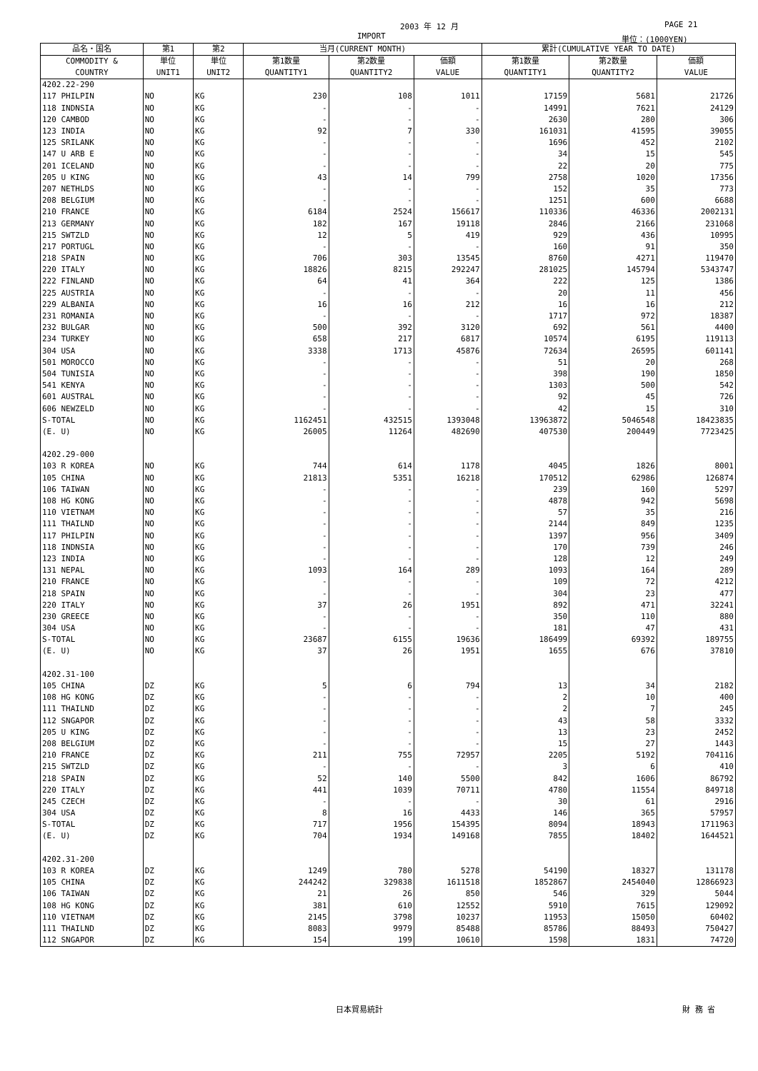2003 年 12 月 PAGE 21
IMPORT 単位：(1000YEN)
| 品名・国名 | 第1 | 第2 | 当月(CURRENT MONTH) | | | 累計(CUMULATIVE YEAR TO DATE) | | |
| --- | --- | --- | --- | --- | --- | --- | --- | --- |
| COMMODITY & COUNTRY | 単位 UNIT1 | 単位 UNIT2 | 第1数量 QUANTITY1 | 第2数量 QUANTITY2 | 価額 VALUE | 第1数量 QUANTITY1 | 第2数量 QUANTITY2 | 価額 VALUE |
| 4202.22-290 | | | | | | | | |
| 117 PHILPIN | NO | KG | 230 | 108 | 1011 | 17159 | 5681 | 21726 |
| 118 INDNSIA | NO | KG | - | - | - | 14991 | 7621 | 24129 |
| 120 CAMBOD | NO | KG | - | - | - | 2630 | 280 | 306 |
| 123 INDIA | NO | KG | 92 | 7 | 330 | 161031 | 41595 | 39055 |
| 125 SRILANK | NO | KG | - | - | - | 1696 | 452 | 2102 |
| 147 U ARB E | NO | KG | - | - | - | 34 | 15 | 545 |
| 201 ICELAND | NO | KG | - | - | - | 22 | 20 | 775 |
| 205 U KING | NO | KG | 43 | 14 | 799 | 2758 | 1020 | 17356 |
| 207 NETHLDS | NO | KG | - | - | - | 152 | 35 | 773 |
| 208 BELGIUM | NO | KG | - | - | - | 1251 | 600 | 6688 |
| 210 FRANCE | NO | KG | 6184 | 2524 | 156617 | 110336 | 46336 | 2002131 |
| 213 GERMANY | NO | KG | 182 | 167 | 19118 | 2846 | 2166 | 231068 |
| 215 SWTZLD | NO | KG | 12 | 5 | 419 | 929 | 436 | 10995 |
| 217 PORTUGL | NO | KG | - | - | - | 160 | 91 | 350 |
| 218 SPAIN | NO | KG | 706 | 303 | 13545 | 8760 | 4271 | 119470 |
| 220 ITALY | NO | KG | 18826 | 8215 | 292247 | 281025 | 145794 | 5343747 |
| 222 FINLAND | NO | KG | 64 | 41 | 364 | 222 | 125 | 1386 |
| 225 AUSTRIA | NO | KG | - | - | - | 20 | 11 | 456 |
| 229 ALBANIA | NO | KG | 16 | 16 | 212 | 16 | 16 | 212 |
| 231 ROMANIA | NO | KG | - | - | - | 1717 | 972 | 18387 |
| 232 BULGAR | NO | KG | 500 | 392 | 3120 | 692 | 561 | 4400 |
| 234 TURKEY | NO | KG | 658 | 217 | 6817 | 10574 | 6195 | 119113 |
| 304 USA | NO | KG | 3338 | 1713 | 45876 | 72634 | 26595 | 601141 |
| 501 MOROCCO | NO | KG | - | - | - | 51 | 20 | 268 |
| 504 TUNISIA | NO | KG | - | - | - | 398 | 190 | 1850 |
| 541 KENYA | NO | KG | - | - | - | 1303 | 500 | 542 |
| 601 AUSTRAL | NO | KG | - | - | - | 92 | 45 | 726 |
| 606 NEWZELD | NO | KG | - | - | - | 42 | 15 | 310 |
| S-TOTAL | NO | KG | 1162451 | 432515 | 1393048 | 13963872 | 5046548 | 18423835 |
| (E. U) | NO | KG | 26005 | 11264 | 482690 | 407530 | 200449 | 7723425 |
| 4202.29-000 | | | | | | | | |
| 103 R KOREA | NO | KG | 744 | 614 | 1178 | 4045 | 1826 | 8001 |
| 105 CHINA | NO | KG | 21813 | 5351 | 16218 | 170512 | 62986 | 126874 |
| 106 TAIWAN | NO | KG | - | - | - | 239 | 160 | 5297 |
| 108 HG KONG | NO | KG | - | - | - | 4878 | 942 | 5698 |
| 110 VIETNAM | NO | KG | - | - | - | 57 | 35 | 216 |
| 111 THAILND | NO | KG | - | - | - | 2144 | 849 | 1235 |
| 117 PHILPIN | NO | KG | - | - | - | 1397 | 956 | 3409 |
| 118 INDNSIA | NO | KG | - | - | - | 170 | 739 | 246 |
| 123 INDIA | NO | KG | - | - | - | 128 | 12 | 249 |
| 131 NEPAL | NO | KG | 1093 | 164 | 289 | 1093 | 164 | 289 |
| 210 FRANCE | NO | KG | - | - | - | 109 | 72 | 4212 |
| 218 SPAIN | NO | KG | - | - | - | 304 | 23 | 477 |
| 220 ITALY | NO | KG | 37 | 26 | 1951 | 892 | 471 | 32241 |
| 230 GREECE | NO | KG | - | - | - | 350 | 110 | 880 |
| 304 USA | NO | KG | - | - | - | 181 | 47 | 431 |
| S-TOTAL | NO | KG | 23687 | 6155 | 19636 | 186499 | 69392 | 189755 |
| (E. U) | NO | KG | 37 | 26 | 1951 | 1655 | 676 | 37810 |
| 4202.31-100 | | | | | | | | |
| 105 CHINA | DZ | KG | 5 | 6 | 794 | 13 | 34 | 2182 |
| 108 HG KONG | DZ | KG | - | - | - | 2 | 10 | 400 |
| 111 THAILND | DZ | KG | - | - | - | 2 | 7 | 245 |
| 112 SNGAPOR | DZ | KG | - | - | - | 43 | 58 | 3332 |
| 205 U KING | DZ | KG | - | - | - | 13 | 23 | 2452 |
| 208 BELGIUM | DZ | KG | - | - | - | 15 | 27 | 1443 |
| 210 FRANCE | DZ | KG | 211 | 755 | 72957 | 2205 | 5192 | 704116 |
| 215 SWTZLD | DZ | KG | - | - | - | 3 | 6 | 410 |
| 218 SPAIN | DZ | KG | 52 | 140 | 5500 | 842 | 1606 | 86792 |
| 220 ITALY | DZ | KG | 441 | 1039 | 70711 | 4780 | 11554 | 849718 |
| 245 CZECH | DZ | KG | - | - | - | 30 | 61 | 2916 |
| 304 USA | DZ | KG | 8 | 16 | 4433 | 146 | 365 | 57957 |
| S-TOTAL | DZ | KG | 717 | 1956 | 154395 | 8094 | 18943 | 1711963 |
| (E. U) | DZ | KG | 704 | 1934 | 149168 | 7855 | 18402 | 1644521 |
| 4202.31-200 | | | | | | | | |
| 103 R KOREA | DZ | KG | 1249 | 780 | 5278 | 54190 | 18327 | 131178 |
| 105 CHINA | DZ | KG | 244242 | 329838 | 1611518 | 1852867 | 2454040 | 12866923 |
| 106 TAIWAN | DZ | KG | 21 | 26 | 850 | 546 | 329 | 5044 |
| 108 HG KONG | DZ | KG | 381 | 610 | 12552 | 5910 | 7615 | 129092 |
| 110 VIETNAM | DZ | KG | 2145 | 3798 | 10237 | 11953 | 15050 | 60402 |
| 111 THAILND | DZ | KG | 8083 | 9979 | 85488 | 85786 | 88493 | 750427 |
| 112 SNGAPOR | DZ | KG | 154 | 199 | 10610 | 1598 | 1831 | 74720 |
日本貿易統計 財 務 省